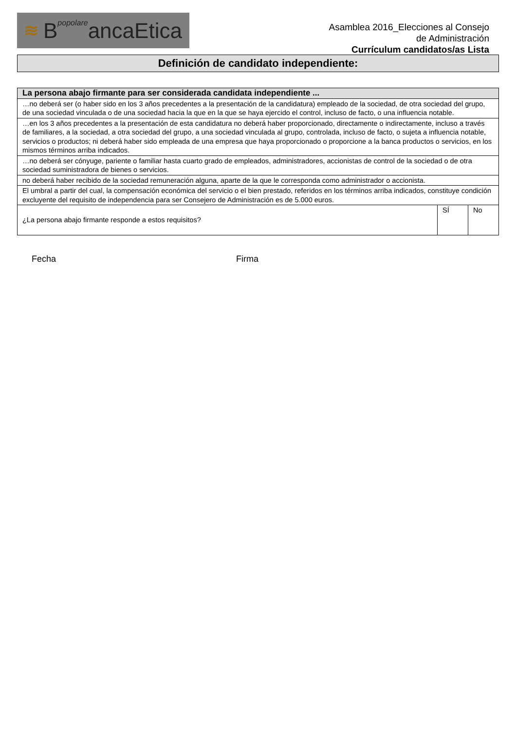≋ BpopolareancaEtica
Asamblea 2016_Elecciones al Consejo
de Administración
Currículum candidatos/as Lista
Definición de candidato independiente:
| La persona abajo firmante para ser considerada candidata independiente ... | | |
| --- | --- | --- |
| …no deberá ser (o haber sido en los 3 años precedentes a la presentación de la candidatura) empleado de la sociedad, de otra sociedad del grupo, de una sociedad vinculada o de una sociedad hacia la que en la que se haya ejercido el control, incluso de facto, o una influencia notable. | | |
| …en los 3 años precedentes a la presentación de esta candidatura no deberá haber proporcionado, directamente o indirectamente, incluso a través de familiares, a la sociedad, a otra sociedad del grupo, a una sociedad vinculada al grupo, controlada, incluso de facto, o sujeta a influencia notable, servicios o productos; ni deberá haber sido empleada de una empresa que haya proporcionado o proporcione a la banca productos o servicios, en los mismos términos arriba indicados. | | |
| …no deberá ser cónyuge, pariente o familiar hasta cuarto grado de empleados, administradores, accionistas de control de la sociedad o de otra sociedad suministradora de bienes o servicios. | | |
| no deberá haber recibido de la sociedad remuneración alguna, aparte de la que le corresponda como administrador o accionista. | | |
| El umbral a partir del cual, la compensación económica del servicio o el bien prestado, referidos en los términos arriba indicados, constituye condición excluyente del requisito de independencia para ser Consejero de Administración es de 5.000 euros. | | |
| ¿La persona abajo firmante responde a estos requisitos? | SÍ | No |
Fecha Firma